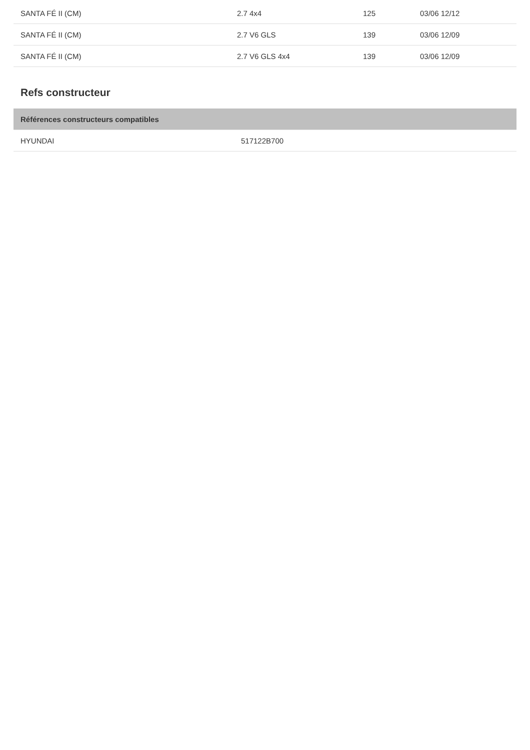| SANTA FÉ II (CM) | 2.7 4x4 | 125 | 03/06 12/12 |
| SANTA FÉ II (CM) | 2.7 V6 GLS | 139 | 03/06 12/09 |
| SANTA FÉ II (CM) | 2.7 V6 GLS 4x4 | 139 | 03/06 12/09 |
Refs constructeur
| Références constructeurs compatibles | |
| --- | --- |
| HYUNDAI | 517122B700 |